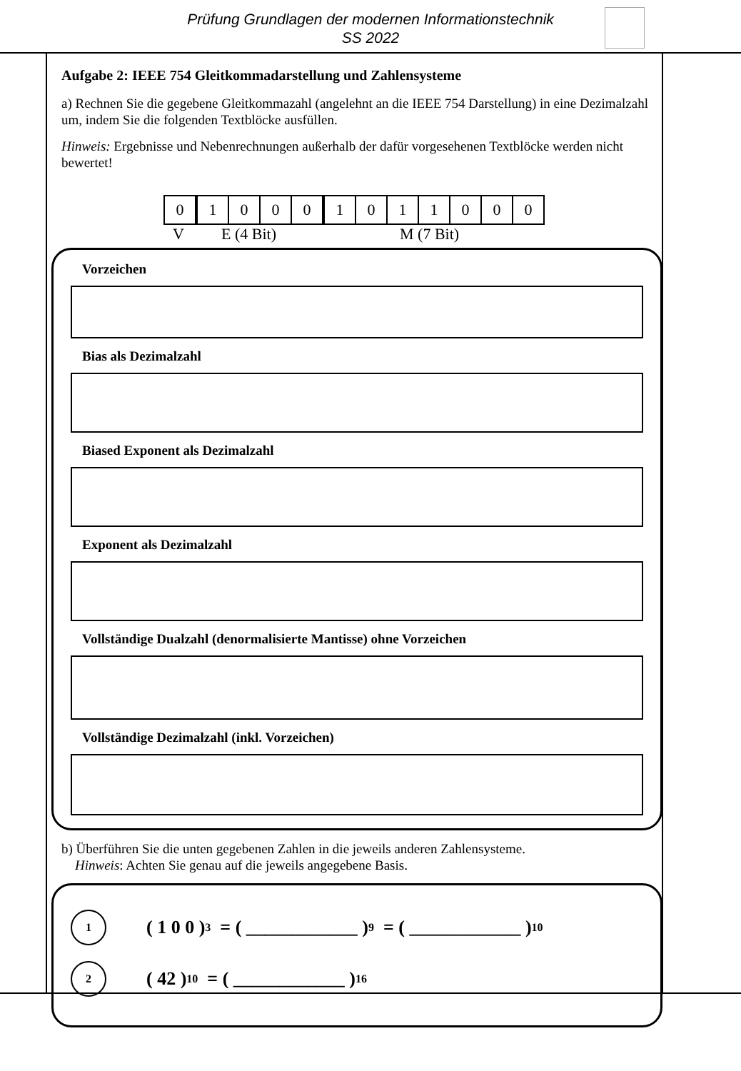Prüfung Grundlagen der modernen Informationstechnik
SS 2022
Aufgabe 2: IEEE 754 Gleitkommadarstellung und Zahlensysteme
a) Rechnen Sie die gegebene Gleitkommazahl (angelehnt an die IEEE 754 Darstellung) in eine Dezimalzahl um, indem Sie die folgenden Textblöcke ausfüllen.
Hinweis: Ergebnisse und Nebenrechnungen außerhalb der dafür vorgesehenen Textblöcke werden nicht bewertet!
| 0 | 1 | 0 | 0 | 0 | 1 | 0 | 1 | 1 | 0 | 0 | 0 |
V E (4 Bit) M (7 Bit)
Vorzeichen
Bias als Dezimalzahl
Biased Exponent als Dezimalzahl
Exponent als Dezimalzahl
Vollständige Dualzahl (denormalisierte Mantisse) ohne Vorzeichen
Vollständige Dezimalzahl (inkl. Vorzeichen)
b) Überführen Sie die unten gegebenen Zahlen in die jeweils anderen Zahlensysteme.
Hinweis: Achten Sie genau auf die jeweils angegebene Basis.
1
( 1 0 0 )<sub>3</sub> = ( ____________ )<sub>9</sub> = ( ____________ )<sub>10</sub>
2
( 42 )<sub>10</sub> = ( ____________ )<sub>16</sub>